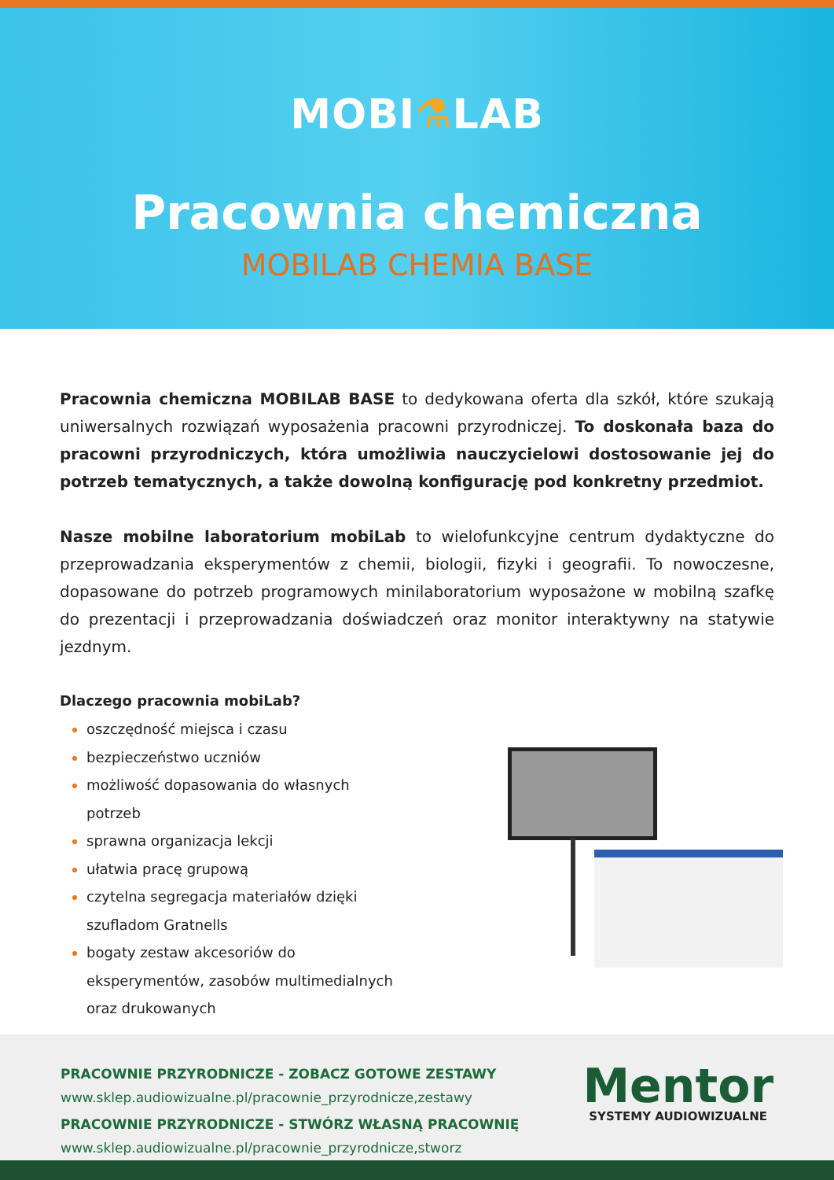MOBI⚗LAB
Pracownia chemiczna
MOBILAB CHEMIA BASE
Pracownia chemiczna MOBILAB BASE to dedykowana oferta dla szkół, które szukają uniwersalnych rozwiązań wyposażenia pracowni przyrodniczej. To doskonała baza do pracowni przyrodniczych, która umożliwia nauczycielowi dostosowanie jej do potrzeb tematycznych, a także dowolną konfigurację pod konkretny przedmiot.
Nasze mobilne laboratorium mobiLab to wielofunkcyjne centrum dydaktyczne do przeprowadzania eksperymentów z chemii, biologii, fizyki i geografii. To nowoczesne, dopasowane do potrzeb programowych minilaboratorium wyposażone w mobilną szafkę do prezentacji i przeprowadzania doświadczeń oraz monitor interaktywny na statywie jezdnym.
Dlaczego pracownia mobiLab?
oszczędność miejsca i czasu
bezpieczeństwo uczniów
możliwość dopasowania do własnych potrzeb
sprawna organizacja lekcji
ułatwia pracę grupową
czytelna segregacja materiałów dzięki szufladom Gratnells
bogaty zestaw akcesoriów do eksperymentów, zasobów multimedialnych oraz drukowanych
PRACOWNIE PRZYRODNICZE - ZOBACZ GOTOWE ZESTAWY
www.sklep.audiowizualne.pl/pracownie_przyrodnicze,zestawy
PRACOWNIE PRZYRODNICZE - STWÓRZ WŁASNĄ PRACOWNIĘ
www.sklep.audiowizualne.pl/pracownie_przyrodnicze,stworz
Mentor
SYSTEMY AUDIOWIZUALNE